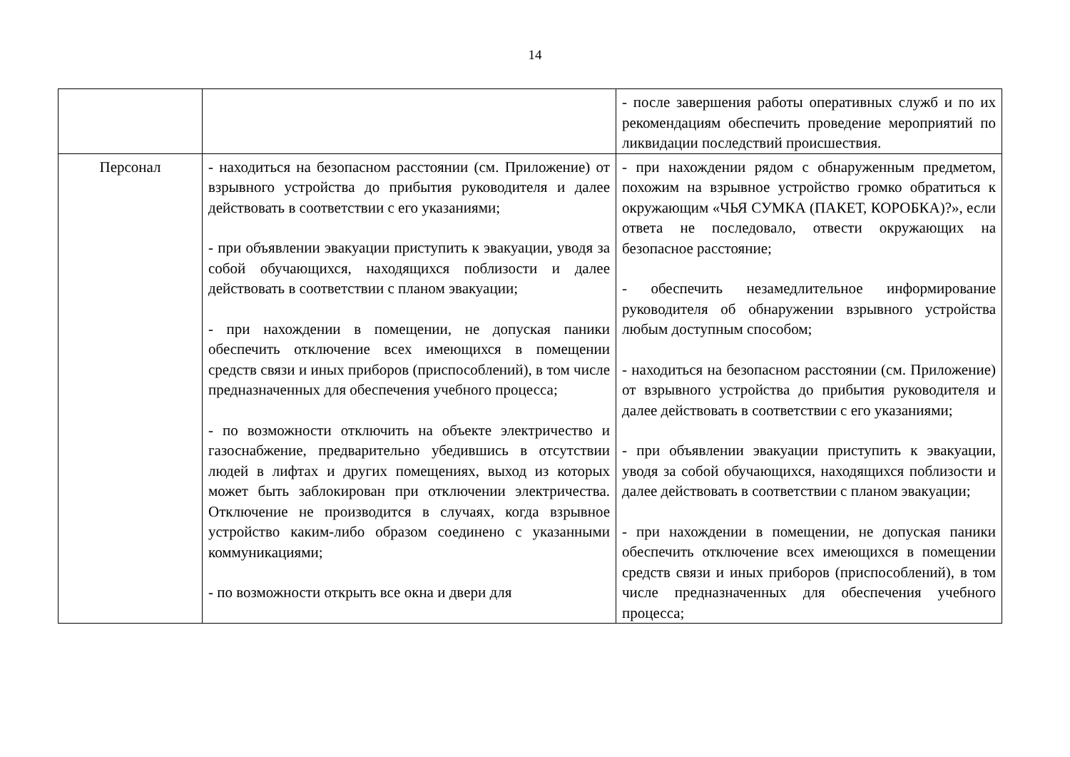14
| | | - после завершения работы оперативных служб и по их рекомендациям обеспечить проведение мероприятий по ликвидации последствий происшествия. |
| Персонал | - находиться на безопасном расстоянии (см. Приложение) от взрывного устройства до прибытия руководителя и далее действовать в соответствии с его указаниями; - при объявлении эвакуации приступить к эвакуации, уводя за собой обучающихся, находящихся поблизости и далее действовать в соответствии с планом эвакуации; - при нахождении в помещении, не допуская паники обеспечить отключение всех имеющихся в помещении средств связи и иных приборов (приспособлений), в том числе предназначенных для обеспечения учебного процесса; - по возможности отключить на объекте электричество и газоснабжение, предварительно убедившись в отсутствии людей в лифтах и других помещениях, выход из которых может быть заблокирован при отключении электричества. Отключение не производится в случаях, когда взрывное устройство каким-либо образом соединено с указанными коммуникациями; - по возможности открыть все окна и двери для | - при нахождении рядом с обнаруженным предметом, похожим на взрывное устройство громко обратиться к окружающим «ЧЬЯ СУМКА (ПАКЕТ, КОРОБКА)?», если ответа не последовало, отвести окружающих на безопасное расстояние; - обеспечить незамедлительное информирование руководителя об обнаружении взрывного устройства любым доступным способом; - находиться на безопасном расстоянии (см. Приложение) от взрывного устройства до прибытия руководителя и далее действовать в соответствии с его указаниями; - при объявлении эвакуации приступить к эвакуации, уводя за собой обучающихся, находящихся поблизости и далее действовать в соответствии с планом эвакуации; - при нахождении в помещении, не допуская паники обеспечить отключение всех имеющихся в помещении средств связи и иных приборов (приспособлений), в том числе предназначенных для обеспечения учебного процесса; |